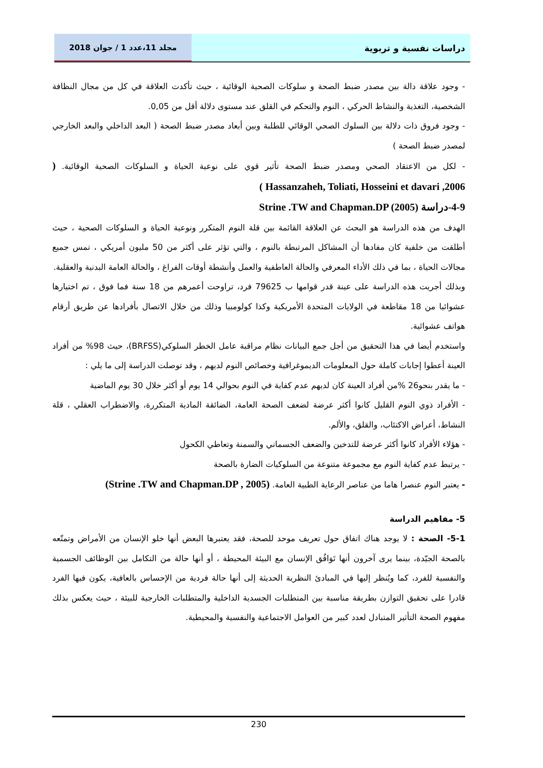دراسات نفسية و تربوية مجلد 11،عدد 1 / جوان 2018
- وجود علاقة دالة بين مصدر ضبط الصحة و سلوكات الصحية الوقائية ، حيث تأكدت العلاقة في كل من مجال النظافة الشخصية، التغذية والنشاط الحركي ، النوم والتحكم في القلق عند مستوى دلالة أقل من 0,05.
- وجود فروق ذات دلالة بين السلوك الصحي الوقائي للطلبة وبين أبعاد مصدر ضبط الصحة ( البعد الداخلي والبعد الخارجي لمصدر ضبط الصحة )
- لكل من الاعتقاد الصحي ومصدر ضبط الصحة تأثير قوي على نوعية الحياة و السلوكات الصحية الوقائية. ( Hassanzaheh, Toliati, Hosseini et davari ,2006 )
4-9-دراسة Strine .TW and Chapman.DP (2005)
الهدف من هذه الدراسة هو البحث عن العلاقة القائمة بين قلة النوم المتكرر ونوعية الحياة و السلوكات الصحية ، حيث أطلقت من خلفية كان مفادها أن المشاكل المرتبطة بالنوم ، والتي تؤثر على أكثر من 50 مليون أمريكي ، تمس جميع مجالات الحياة ، بما في ذلك الأداء المعرفي والحالة العاطفية والعمل وأنشطة أوقات الفراغ ، والحالة العامة البدنية والعقلية.
وبذلك أجريت هذه الدراسة على عينة قدر قوامها ب 79625 فرد، تراوحت أعمرهم من 18 سنة فما فوق ، تم اختيارها عشوائيا من 18 مقاطعة في الولايات المتحدة الأمريكية وكذا كولومبيا وذلك من خلال الاتصال بأفرادها عن طريق أرقام هواتف عشوائية.
واستخدم أيضا في هذا التحقيق من أجل جمع البيانات نظام مراقبة عامل الخطر السلوكي(BRFSS)، حيث 98% من أفراد العينة أعطوا إجابات كاملة حول المعلومات الديموغرافية وخصائص النوم لديهم ، وقد توصلت الدراسة إلى ما يلي :
- ما يقدر بنحو26 %من أفراد العينة كان لديهم عدم كفاية في النوم بحوالي 14 يوم أو أكثر خلال 30 يوم الماضية
- الأفراد ذوي النوم القليل كانوا أكثر عرضة لضعف الصحة العامة، الضائقة المادية المتكررة، والاضطراب العقلي ، قلة النشاط، أعراض الاكتئاب، والقلق، والألم.
- هؤلاء الأفراد كانوا أكثر عرضة للتدخين والضعف الجسماني والسمنة وتعاطي الكحول
- يرتبط عدم كفاية النوم مع مجموعة متنوعة من السلوكيات الضارة بالصحة
- يعتبر النوم عنصرا هاما من عناصر الرعاية الطبية العامة. (Strine .TW and Chapman.DP , 2005)
5- مفاهيم الدراسة
5-1- الصحة : لا يوجد هناك اتفاق حول تعريف موحد للصحة، فقد يعتبرها البعض أنها خلو الإنسان من الأمراض وتمتّعه بالصحة الجيّدة، بينما يرى آخرون أنها تَوَافُق الإنسان مع البيئة المحيطة ، أو أنها حالة من التكامل بين الوظائف الجسمية والنفسية للفرد، كما ويُنظر إليها في المبادئ النظرية الحديثة إلى أنها حالة فردية من الإحساس بالعافية، يكون فيها الفرد قادرا على تحقيق التوازن بطريقة مناسبة بين المتطلبات الجسدية الداخلية والمتطلبات الخارجية للبيئة ، حيث يعكس بذلك مفهوم الصحة التأثير المتبادل لعدد كبير من العوامل الاجتماعية والنفسية والمحيطية.
230